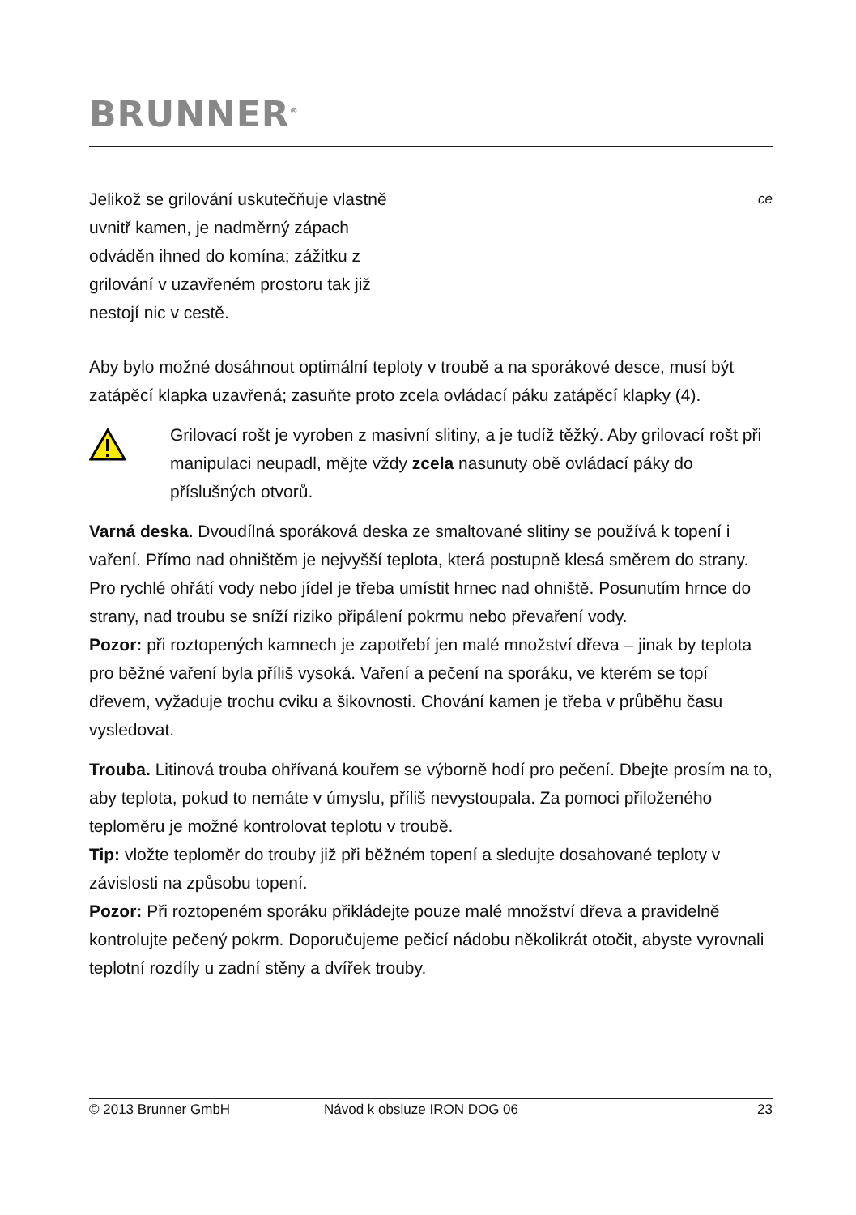BRUNNER<sup>®</sup>
Jelikož se grilování uskutečňuje vlastně uvnitř kamen, je nadměrný zápach odváděn ihned do komína; zážitku z grilování v uzavřeném prostoru tak již nestojí nic v cestě.
ce
Aby bylo možné dosáhnout optimální teploty v troubě a na sporákové desce, musí být zatápěcí klapka uzavřená; zasuňte proto zcela ovládací páku zatápěcí klapky (4).
Grilovací rošt je vyroben z masivní slitiny, a je tudíž těžký. Aby grilovací rošt při manipulaci neupadl, mějte vždy zcela nasunuty obě ovládací páky do příslušných otvorů.
Varná deska. Dvoudílná sporáková deska ze smaltované slitiny se používá k topení i vaření. Přímo nad ohništěm je nejvyšší teplota, která postupně klesá směrem do strany. Pro rychlé ohřátí vody nebo jídel je třeba umístit hrnec nad ohniště. Posunutím hrnce do strany, nad troubu se sníží riziko připálení pokrmu nebo převaření vody.
Pozor: při roztopených kamnech je zapotřebí jen malé množství dřeva – jinak by teplota pro běžné vaření byla příliš vysoká. Vaření a pečení na sporáku, ve kterém se topí dřevem, vyžaduje trochu cviku a šikovnosti. Chování kamen je třeba v průběhu času vysledovat.
Trouba. Litinová trouba ohřívaná kouřem se výborně hodí pro pečení. Dbejte prosím na to, aby teplota, pokud to nemáte v úmyslu, příliš nevystoupala. Za pomoci přiloženého teploměru je možné kontrolovat teplotu v troubě.
Tip: vložte teploměr do trouby již při běžném topení a sledujte dosahované teploty v závislosti na způsobu topení.
Pozor: Při roztopeném sporáku přikládejte pouze malé množství dřeva a pravidelně kontrolujte pečený pokrm. Doporučujeme pečicí nádobu několikrát otočit, abyste vyrovnali teplotní rozdíly u zadní stěny a dvířek trouby.
© 2013 Brunner GmbH Návod k obsluze IRON DOG 06 23